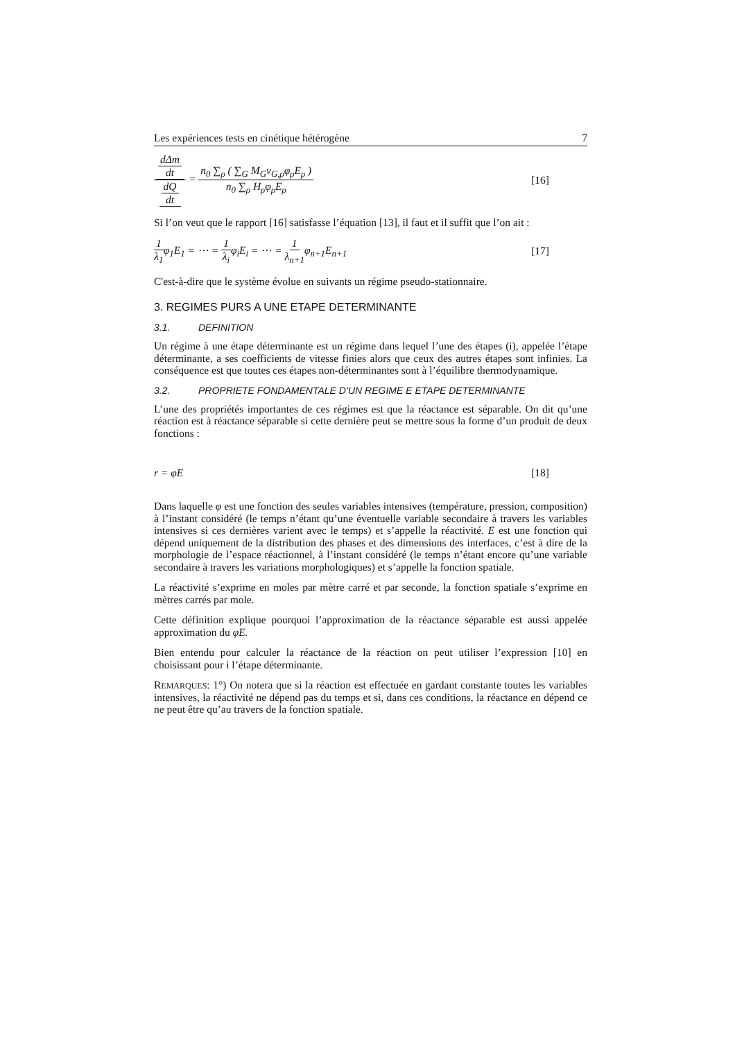Les expériences tests en cinétique hétérogène 7
dΔm dt dQ dt = n<sub>0</sub> ∑<sub>ρ</sub> ( ∑<sub>G</sub> M<sub>G</sub>ν<sub>G,ρ</sub>φ<sub>ρ</sub>E<sub>ρ</sub> ) n<sub>0</sub> ∑<sub>ρ</sub> H<sub>ρ</sub>φ<sub>ρ</sub>E<sub>ρ</sub> [16]
Si l’on veut que le rapport [16] satisfasse l’équation [13], il faut et il suffit que l’on ait :
1 λ<sub>1</sub>φ<sub>1</sub>E<sub>1</sub> = ⋯ = 1 λ<sub>i</sub>φ<sub>i</sub>E<sub>i</sub> = ⋯ = 1 λ<sub>n+1</sub>φ<sub>n+1</sub>E<sub>n+1</sub> [17]
C'est-à-dire que le système évolue en suivants un régime pseudo-stationnaire.
3. REGIMES PURS A UNE ETAPE DETERMINANTE
3.1. DEFINITION
Un régime à une étape déterminante est un régime dans lequel l’une des étapes (i), appelée l’étape déterminante, a ses coefficients de vitesse finies alors que ceux des autres étapes sont infinies. La conséquence est que toutes ces étapes non-déterminantes sont à l’équilibre thermodynamique.
3.2. PROPRIETE FONDAMENTALE D’UN REGIME E ETAPE DETERMINANTE
L’une des propriétés importantes de ces régimes est que la réactance est séparable. On dit qu’une réaction est à réactance séparable si cette dernière peut se mettre sous la forme d’un produit de deux fonctions :
r = φE [18]
Dans laquelle φ est une fonction des seules variables intensives (température, pression, composition) à l’instant considéré (le temps n’étant qu’une éventuelle variable secondaire à travers les variables intensives si ces dernières varient avec le temps) et s’appelle la réactivité. E est une fonction qui dépend uniquement de la distribution des phases et des dimensions des interfaces, c’est à dire de la morphologie de l’espace réactionnel, à l’instant considéré (le temps n’étant encore qu’une variable secondaire à travers les variations morphologiques) et s’appelle la fonction spatiale.
La réactivité s’exprime en moles par mètre carré et par seconde, la fonction spatiale s’exprime en mètres carrés par mole.
Cette définition explique pourquoi l’approximation de la réactance séparable est aussi appelée approximation du φE.
Bien entendu pour calculer la réactance de la réaction on peut utiliser l’expression [10] en choisissant pour i l’étape déterminante.
REMARQUES: 1°) On notera que si la réaction est effectuée en gardant constante toutes les variables intensives, la réactivité ne dépend pas du temps et si, dans ces conditions, la réactance en dépend ce ne peut être qu’au travers de la fonction spatiale.